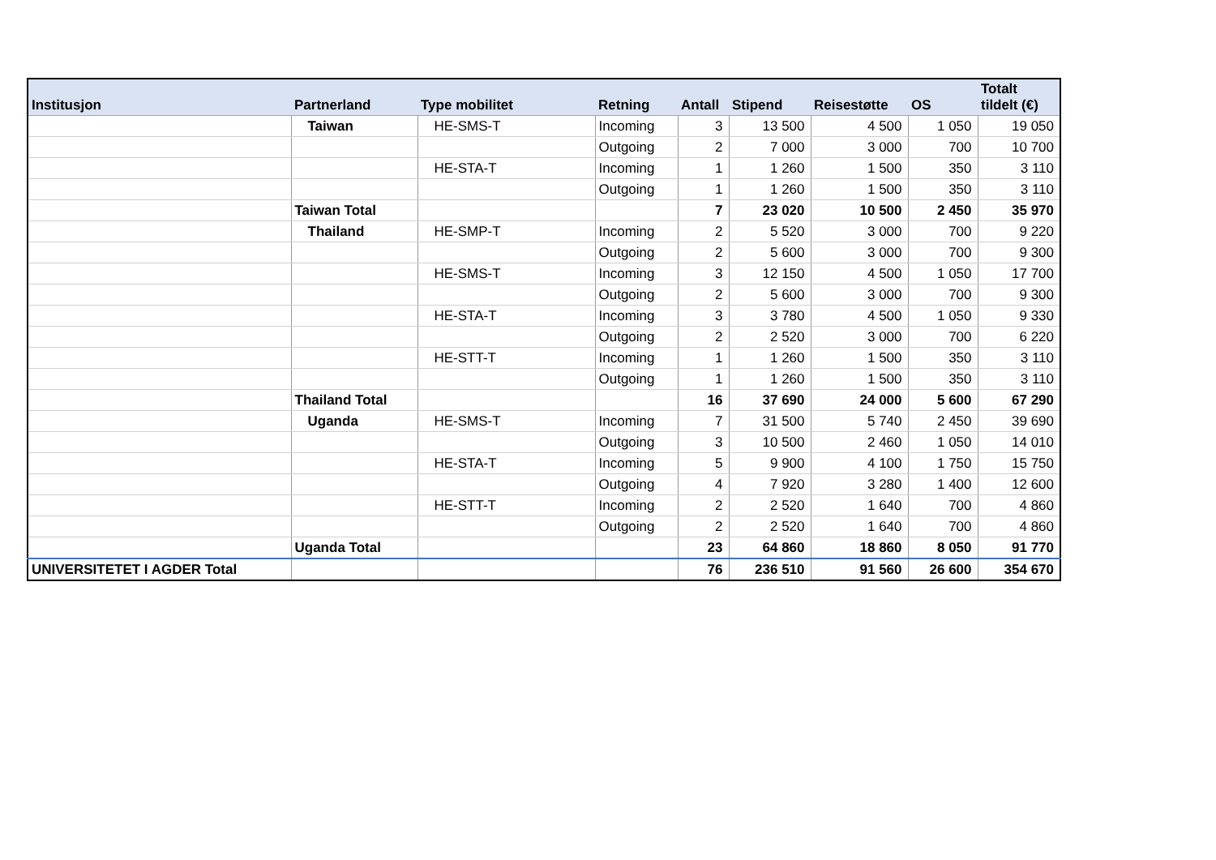| Institusjon | Partnerland | Type mobilitet | Retning | Antall | Stipend | Reisestøtte | OS | Totalt tildelt (€) |
| --- | --- | --- | --- | --- | --- | --- | --- | --- |
| | Taiwan | HE-SMS-T | Incoming | 3 | 13 500 | 4 500 | 1 050 | 19 050 |
| | | | Outgoing | 2 | 7 000 | 3 000 | 700 | 10 700 |
| | | HE-STA-T | Incoming | 1 | 1 260 | 1 500 | 350 | 3 110 |
| | | | Outgoing | 1 | 1 260 | 1 500 | 350 | 3 110 |
| | Taiwan Total | | | 7 | 23 020 | 10 500 | 2 450 | 35 970 |
| | Thailand | HE-SMP-T | Incoming | 2 | 5 520 | 3 000 | 700 | 9 220 |
| | | | Outgoing | 2 | 5 600 | 3 000 | 700 | 9 300 |
| | | HE-SMS-T | Incoming | 3 | 12 150 | 4 500 | 1 050 | 17 700 |
| | | | Outgoing | 2 | 5 600 | 3 000 | 700 | 9 300 |
| | | HE-STA-T | Incoming | 3 | 3 780 | 4 500 | 1 050 | 9 330 |
| | | | Outgoing | 2 | 2 520 | 3 000 | 700 | 6 220 |
| | | HE-STT-T | Incoming | 1 | 1 260 | 1 500 | 350 | 3 110 |
| | | | Outgoing | 1 | 1 260 | 1 500 | 350 | 3 110 |
| | Thailand Total | | | 16 | 37 690 | 24 000 | 5 600 | 67 290 |
| | Uganda | HE-SMS-T | Incoming | 7 | 31 500 | 5 740 | 2 450 | 39 690 |
| | | | Outgoing | 3 | 10 500 | 2 460 | 1 050 | 14 010 |
| | | HE-STA-T | Incoming | 5 | 9 900 | 4 100 | 1 750 | 15 750 |
| | | | Outgoing | 4 | 7 920 | 3 280 | 1 400 | 12 600 |
| | | HE-STT-T | Incoming | 2 | 2 520 | 1 640 | 700 | 4 860 |
| | | | Outgoing | 2 | 2 520 | 1 640 | 700 | 4 860 |
| | Uganda Total | | | 23 | 64 860 | 18 860 | 8 050 | 91 770 |
| UNIVERSITETET I AGDER Total | | | | 76 | 236 510 | 91 560 | 26 600 | 354 670 |